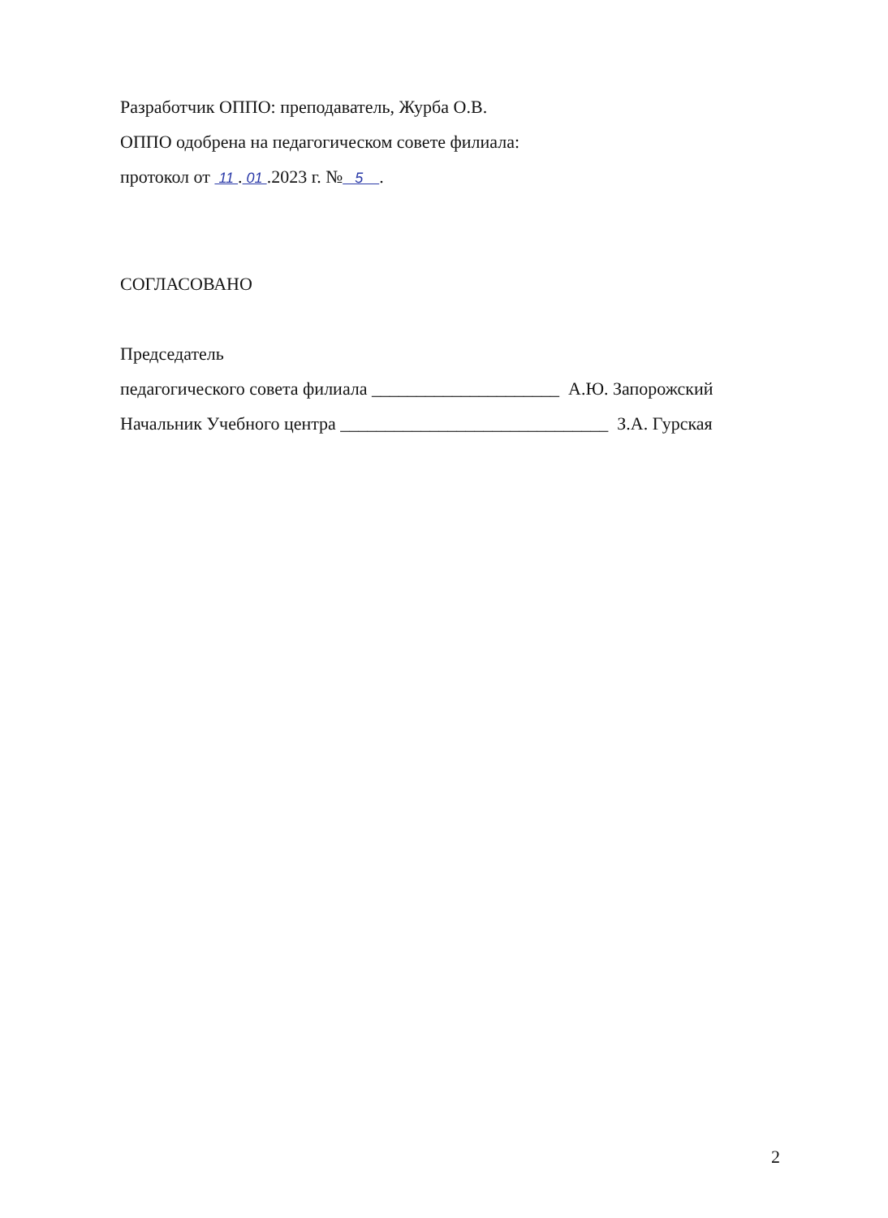Разработчик ОППО: преподаватель, Журба О.В.
ОППО одобрена на педагогическом совете филиала:
протокол от 11 . 01 .2023 г. № 5 .
СОГЛАСОВАНО
Председатель
педагогического совета филиала _____________________ А.Ю. Запорожский
Начальник Учебного центра ______________________________ З.А. Гурская
2